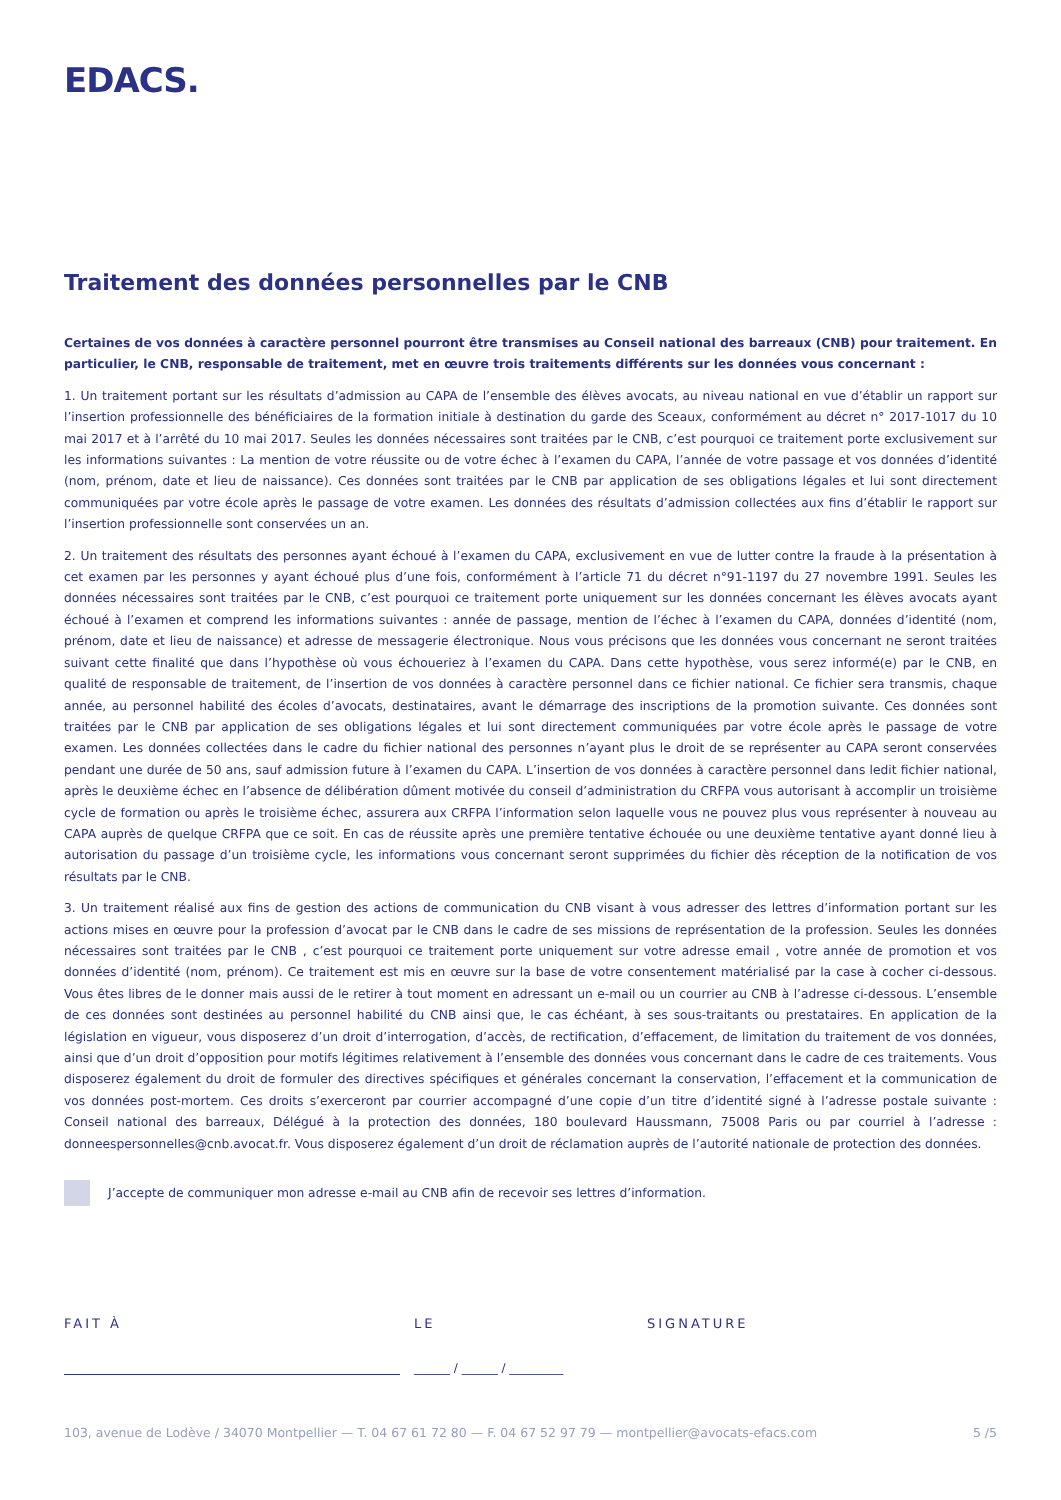EDACS.
Traitement des données personnelles par le CNB
Certaines de vos données à caractère personnel pourront être transmises au Conseil national des barreaux (CNB) pour traitement. En particulier, le CNB, responsable de traitement, met en œuvre trois traitements différents sur les données vous concernant :
1. Un traitement portant sur les résultats d’admission au CAPA de l’ensemble des élèves avocats, au niveau national en vue d’établir un rapport sur l’insertion professionnelle des bénéficiaires de la formation initiale à destination du garde des Sceaux, conformément au décret n° 2017-1017 du 10 mai 2017 et à l’arrêté du 10 mai 2017. Seules les données nécessaires sont traitées par le CNB, c’est pourquoi ce traitement porte exclusivement sur les informations suivantes : La mention de votre réussite ou de votre échec à l’examen du CAPA, l’année de votre passage et vos données d’identité (nom, prénom, date et lieu de naissance). Ces données sont traitées par le CNB par application de ses obligations légales et lui sont directement communiquées par votre école après le passage de votre examen. Les données des résultats d’admission collectées aux fins d’établir le rapport sur l’insertion professionnelle sont conservées un an.
2. Un traitement des résultats des personnes ayant échoué à l’examen du CAPA, exclusivement en vue de lutter contre la fraude à la présentation à cet examen par les personnes y ayant échoué plus d’une fois, conformément à l’article 71 du décret n°91-1197 du 27 novembre 1991. Seules les données nécessaires sont traitées par le CNB, c’est pourquoi ce traitement porte uniquement sur les données concernant les élèves avocats ayant échoué à l’examen et comprend les informations suivantes : année de passage, mention de l’échec à l’examen du CAPA, données d’identité (nom, prénom, date et lieu de naissance) et adresse de messagerie électronique. Nous vous précisons que les données vous concernant ne seront traitées suivant cette finalité que dans l’hypothèse où vous échoueriez à l’examen du CAPA. Dans cette hypothèse, vous serez informé(e) par le CNB, en qualité de responsable de traitement, de l’insertion de vos données à caractère personnel dans ce fichier national. Ce fichier sera transmis, chaque année, au personnel habilité des écoles d’avocats, destinataires, avant le démarrage des inscriptions de la promotion suivante. Ces données sont traitées par le CNB par application de ses obligations légales et lui sont directement communiquées par votre école après le passage de votre examen. Les données collectées dans le cadre du fichier national des personnes n’ayant plus le droit de se représenter au CAPA seront conservées pendant une durée de 50 ans, sauf admission future à l’examen du CAPA. L’insertion de vos données à caractère personnel dans ledit fichier national, après le deuxième échec en l’absence de délibération dûment motivée du conseil d’administration du CRFPA vous autorisant à accomplir un troisième cycle de formation ou après le troisième échec, assurera aux CRFPA l’information selon laquelle vous ne pouvez plus vous représenter à nouveau au CAPA auprès de quelque CRFPA que ce soit. En cas de réussite après une première tentative échouée ou une deuxième tentative ayant donné lieu à autorisation du passage d’un troisième cycle, les informations vous concernant seront supprimées du fichier dès réception de la notification de vos résultats par le CNB.
3. Un traitement réalisé aux fins de gestion des actions de communication du CNB visant à vous adresser des lettres d’information portant sur les actions mises en œuvre pour la profession d’avocat par le CNB dans le cadre de ses missions de représentation de la profession. Seules les données nécessaires sont traitées par le CNB , c’est pourquoi ce traitement porte uniquement sur votre adresse email , votre année de promotion et vos données d’identité (nom, prénom). Ce traitement est mis en œuvre sur la base de votre consentement matérialisé par la case à cocher ci-dessous. Vous êtes libres de le donner mais aussi de le retirer à tout moment en adressant un e-mail ou un courrier au CNB à l’adresse ci-dessous. L’ensemble de ces données sont destinées au personnel habilité du CNB ainsi que, le cas échéant, à ses sous-traitants ou prestataires. En application de la législation en vigueur, vous disposerez d’un droit d’interrogation, d’accès, de rectification, d’effacement, de limitation du traitement de vos données, ainsi que d’un droit d’opposition pour motifs légitimes relativement à l’ensemble des données vous concernant dans le cadre de ces traitements. Vous disposerez également du droit de formuler des directives spécifiques et générales concernant la conservation, l’effacement et la communication de vos données post-mortem. Ces droits s’exerceront par courrier accompagné d’une copie d’un titre d’identité signé à l’adresse postale suivante : Conseil national des barreaux, Délégué à la protection des données, 180 boulevard Haussmann, 75008 Paris ou par courriel à l’adresse : donneespersonnelles@cnb.avocat.fr. Vous disposerez également d’un droit de réclamation auprès de l’autorité nationale de protection des données.
J’accepte de communiquer mon adresse e-mail au CNB afin de recevoir ses lettres d’information.
FAIT À LE SIGNATURE
______ / ______ / _________
103, avenue de Lodève / 34070 Montpellier — T. 04 67 61 72 80 — F. 04 67 52 97 79 — montpellier@avocats-efacs.com 5 /5